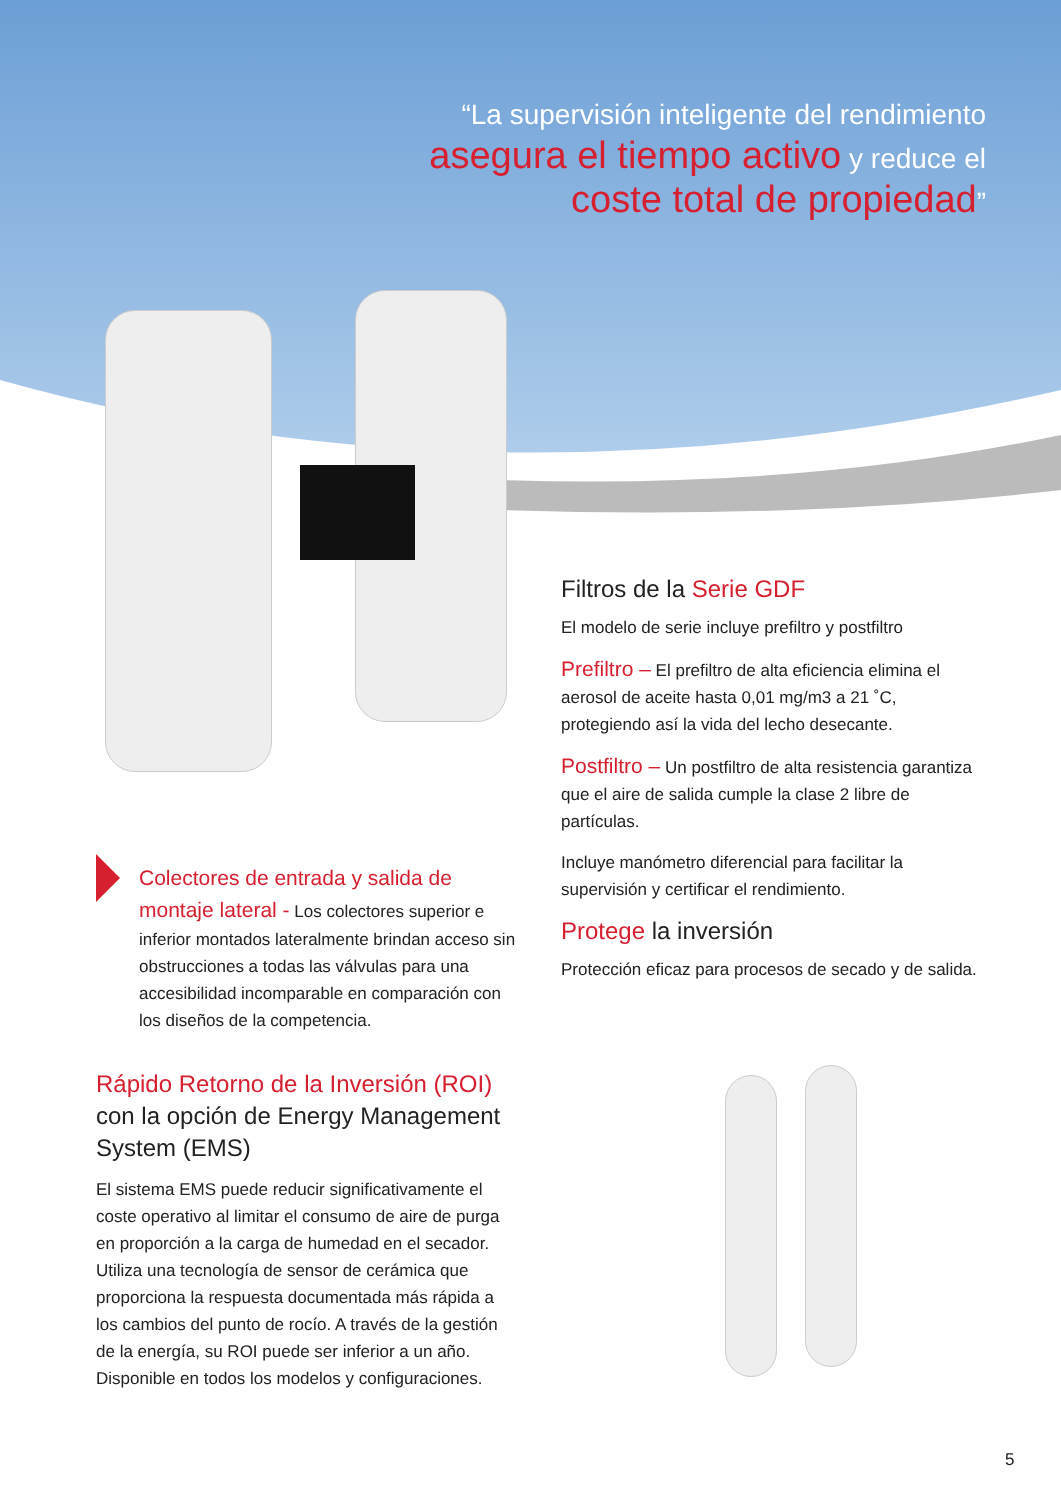“La supervisión inteligente del rendimiento
asegura el tiempo activo y reduce el
coste total de propiedad”
Filtros de la Serie GDF
El modelo de serie incluye prefiltro y postfiltro
Prefiltro – El prefiltro de alta eficiencia elimina el aerosol de aceite hasta 0,01 mg/m3 a 21 ˚C, protegiendo así la vida del lecho desecante.
Postfiltro – Un postfiltro de alta resistencia garantiza que el aire de salida cumple la clase 2 libre de partículas.
Incluye manómetro diferencial para facilitar la supervisión y certificar el rendimiento.
Protege la inversión
Protección eficaz para procesos de secado y de salida.
Colectores de entrada y salida de montaje lateral - Los colectores superior e inferior montados lateralmente brindan acceso sin obstrucciones a todas las válvulas para una accesibilidad incomparable en comparación con los diseños de la competencia.
Rápido Retorno de la Inversión (ROI) con la opción de Energy Management System (EMS)
El sistema EMS puede reducir significativamente el coste operativo al limitar el consumo de aire de purga en proporción a la carga de humedad en el secador. Utiliza una tecnología de sensor de cerámica que proporciona la respuesta documentada más rápida a los cambios del punto de rocío. A través de la gestión de la energía, su ROI puede ser inferior a un año. Disponible en todos los modelos y configuraciones.
5